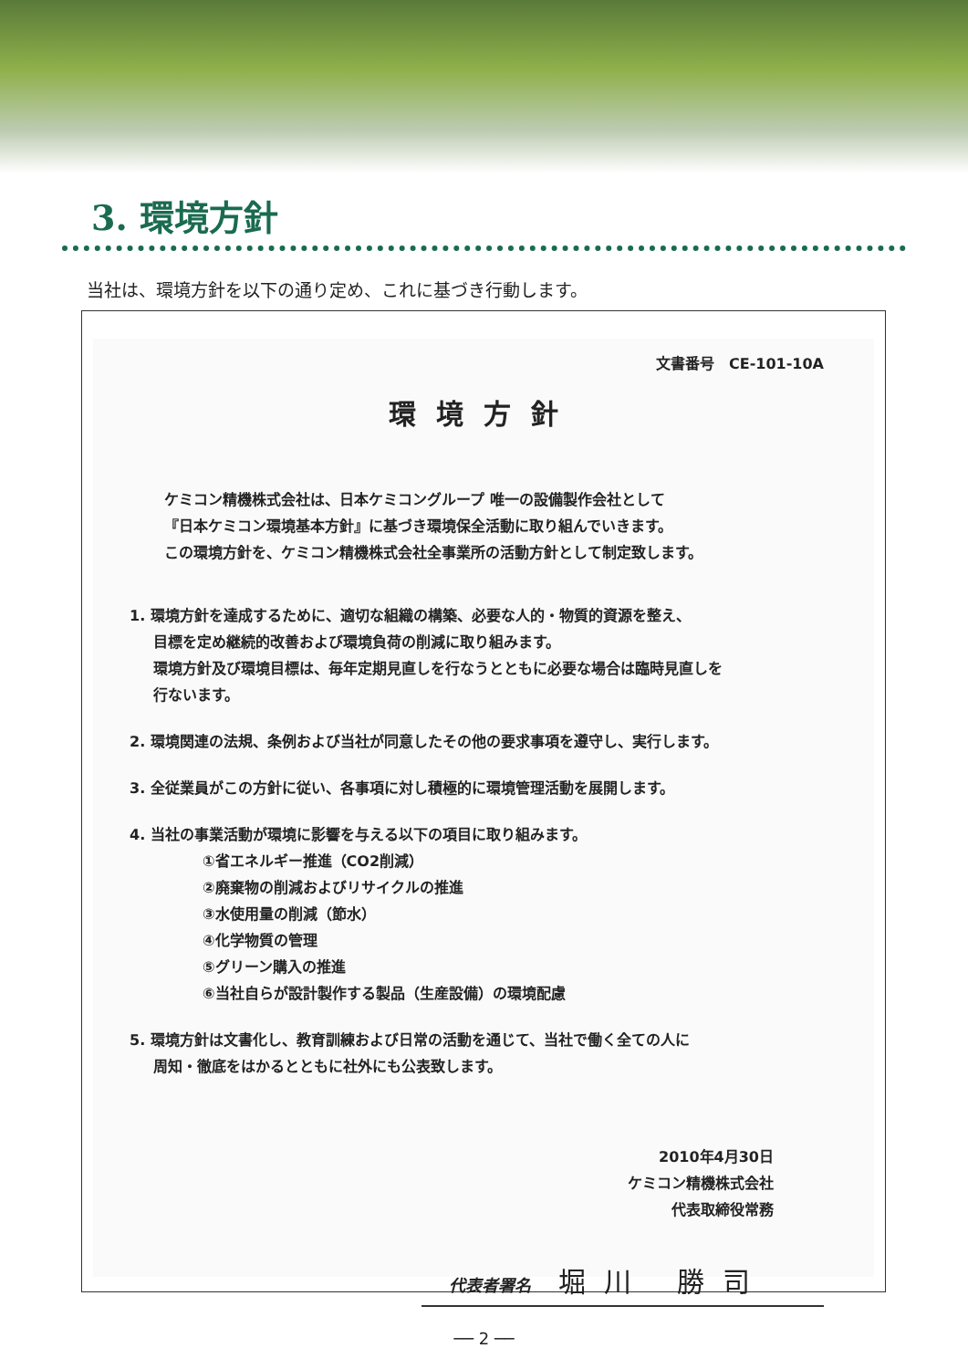3. 環境方針
当社は、環境方針を以下の通り定め、これに基づき行動します。
文書番号　CE-101-10A
環境方針
ケミコン精機株式会社は、日本ケミコングループ 唯一の設備製作会社として
『日本ケミコン環境基本方針』に基づき環境保全活動に取り組んでいきます。
この環境方針を、ケミコン精機株式会社全事業所の活動方針として制定致します。
1. 環境方針を達成するために、適切な組織の構築、必要な人的・物質的資源を整え、
目標を定め継続的改善および環境負荷の削減に取り組みます。
環境方針及び環境目標は、毎年定期見直しを行なうとともに必要な場合は臨時見直しを
行ないます。
2. 環境関連の法規、条例および当社が同意したその他の要求事項を遵守し、実行します。
3. 全従業員がこの方針に従い、各事項に対し積極的に環境管理活動を展開します。
4. 当社の事業活動が環境に影響を与える以下の項目に取り組みます。
①省エネルギー推進（CO2削減）
②廃棄物の削減およびリサイクルの推進
③水使用量の削減（節水）
④化学物質の管理
⑤グリーン購入の推進
⑥当社自らが設計製作する製品（生産設備）の環境配慮
5. 環境方針は文書化し、教育訓練および日常の活動を通じて、当社で働く全ての人に
周知・徹底をはかるとともに社外にも公表致します。
2010年4月30日
ケミコン精機株式会社
代表取締役常務
代表者署名 堀川 勝司
── 2 ──